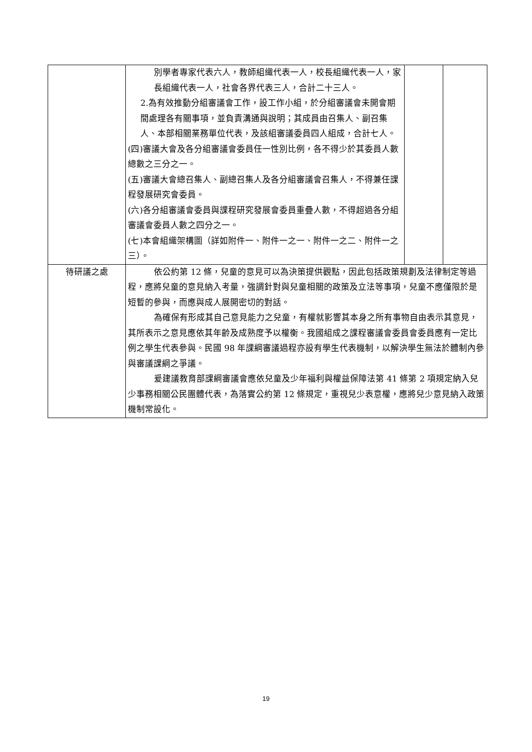| | 別學者專家代表六人，教師組織代表一人，校長組織代表一人，家長組織代表一人，社會各界代表三人，合計二十三人。 2.為有效推動分組審議會工作，設工作小組，於分組審議會未開會期間處理各有關事項，並負責溝通與說明；其成員由召集人、副召集人、本部相關業務單位代表，及該組審議委員四人組成，合計七人。 (四)審議大會及各分組審議會委員任一性別比例，各不得少於其委員人數總數之三分之一。 (五)審議大會總召集人、副總召集人及各分組審議會召集人，不得兼任課程發展研究會委員。 (六)各分組審議會委員與課程研究發展會委員重疊人數，不得超過各分組審議會委員人數之四分之一。 (七)本會組織架構圖（詳如附件一、附件一之一、附件一之二、附件一之三）。 | | |
| 待研議之處 | 依公約第 12 條，兒童的意見可以為決策提供觀點，因此包括政策規劃及法律制定等過程，應將兒童的意見納入考量，強調針對與兒童相關的政策及立法等事項，兒童不應僅限於是短暫的參與，而應與成人展開密切的對話。 為確保有形成其自己意見能力之兒童，有權就影響其本身之所有事物自由表示其意見，其所表示之意見應依其年齡及成熟度予以權衡。我國組成之課程審議會委員會委員應有一定比例之學生代表參與。民國 98 年課綱審議過程亦設有學生代表機制，以解決學生無法於體制內參與審議課綱之爭議。 爰建議教育部課綱審議會應依兒童及少年福利與權益保障法第 41 條第 2 項規定納入兒少事務相關公民團體代表，為落實公約第 12 條規定，重視兒少表意權，應將兒少意見納入政策機制常設化。 | | |
19